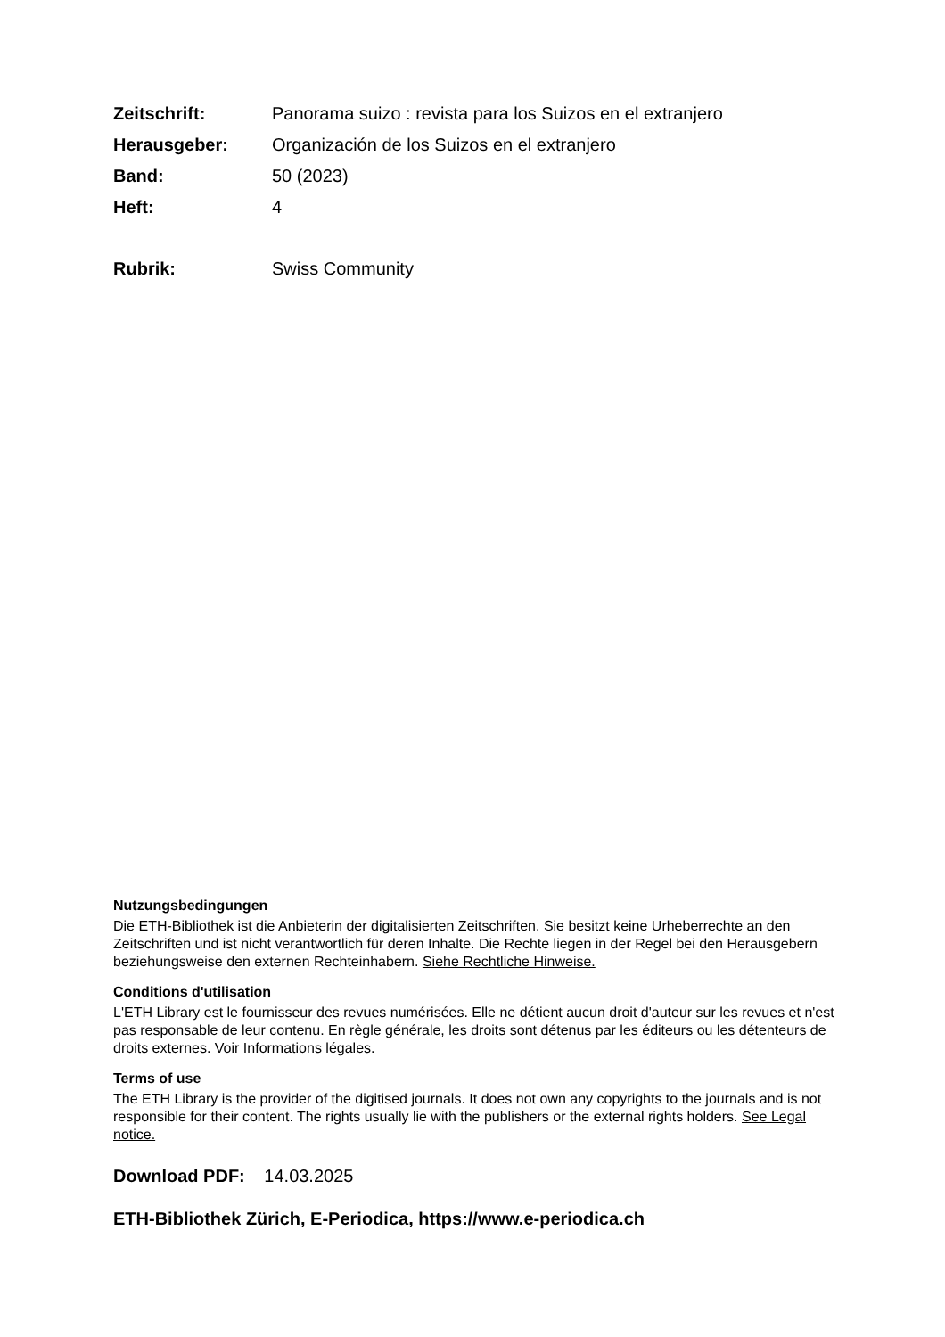Zeitschrift: Panorama suizo : revista para los Suizos en el extranjero
Herausgeber: Organización de los Suizos en el extranjero
Band: 50 (2023)
Heft: 4
Rubrik: Swiss Community
Nutzungsbedingungen
Die ETH-Bibliothek ist die Anbieterin der digitalisierten Zeitschriften. Sie besitzt keine Urheberrechte an den Zeitschriften und ist nicht verantwortlich für deren Inhalte. Die Rechte liegen in der Regel bei den Herausgebern beziehungsweise den externen Rechteinhabern. Siehe Rechtliche Hinweise.
Conditions d'utilisation
L'ETH Library est le fournisseur des revues numérisées. Elle ne détient aucun droit d'auteur sur les revues et n'est pas responsable de leur contenu. En règle générale, les droits sont détenus par les éditeurs ou les détenteurs de droits externes. Voir Informations légales.
Terms of use
The ETH Library is the provider of the digitised journals. It does not own any copyrights to the journals and is not responsible for their content. The rights usually lie with the publishers or the external rights holders. See Legal notice.
Download PDF: 14.03.2025
ETH-Bibliothek Zürich, E-Periodica, https://www.e-periodica.ch